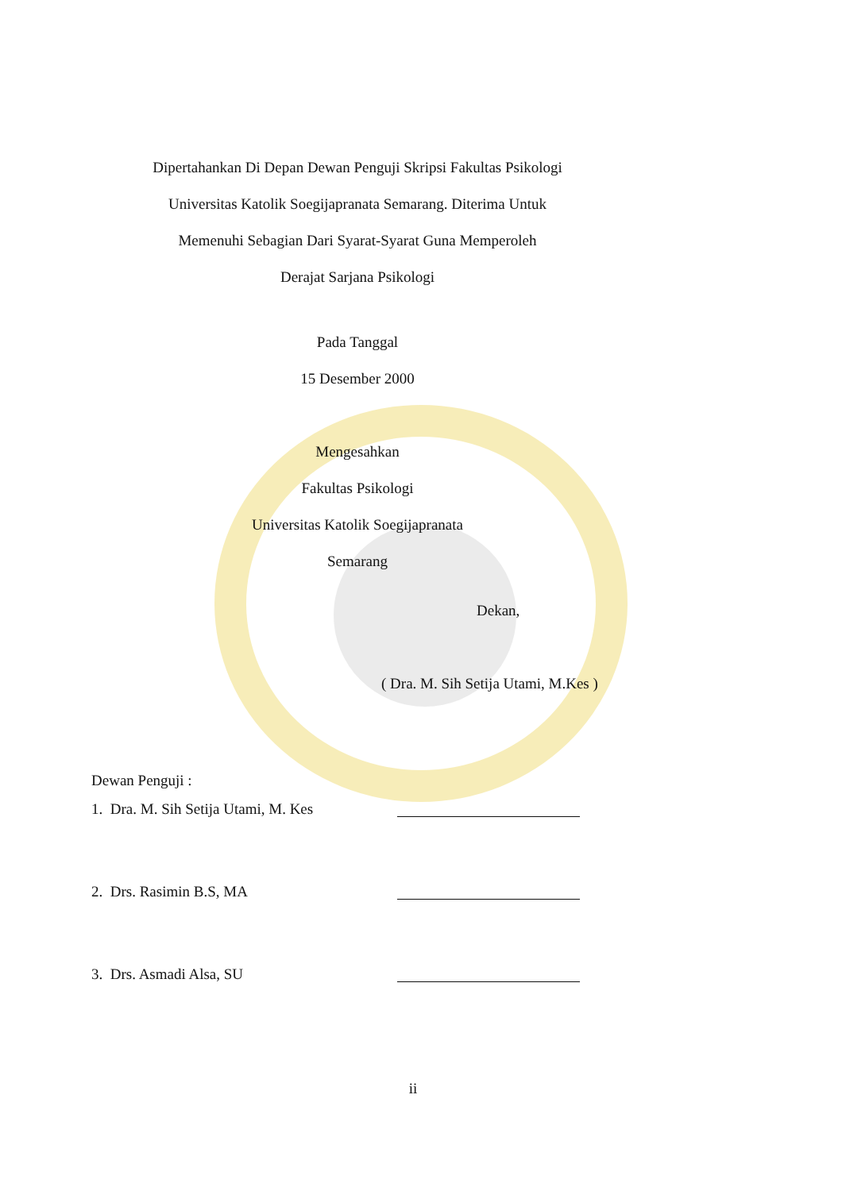Dipertahankan Di Depan Dewan Penguji Skripsi Fakultas Psikologi
Universitas Katolik Soegijapranata Semarang. Diterima Untuk
Memenuhi Sebagian Dari Syarat-Syarat Guna Memperoleh
Derajat Sarjana Psikologi
Pada Tanggal
15 Desember 2000
Mengesahkan
Fakultas Psikologi
Universitas Katolik Soegijapranata
Semarang
Dekan,
( Dra. M. Sih Setija Utami, M.Kes )
Dewan Penguji :
1. Dra. M. Sih Setija Utami, M. Kes
2. Drs. Rasimin B.S, MA
3. Drs. Asmadi Alsa, SU
ii